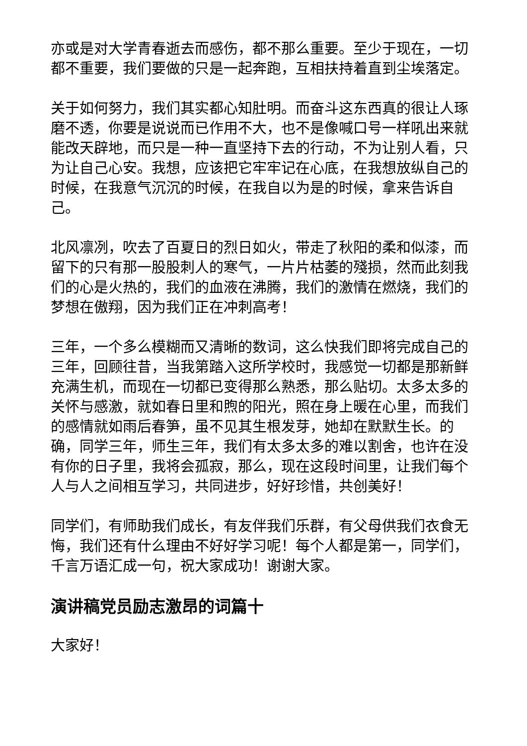亦或是对大学青春逝去而感伤，都不那么重要。至少于现在，一切都不重要，我们要做的只是一起奔跑，互相扶持着直到尘埃落定。
关于如何努力，我们其实都心知肚明。而奋斗这东西真的很让人琢磨不透，你要是说说而已作用不大，也不是像喊口号一样吼出来就能改天辟地，而只是一种一直坚持下去的行动，不为让别人看，只为让自己心安。我想，应该把它牢牢记在心底，在我想放纵自己的时候，在我意气沉沉的时候，在我自以为是的时候，拿来告诉自己。
北风凛冽，吹去了百夏日的烈日如火，带走了秋阳的柔和似漆，而留下的只有那一股股刺人的寒气，一片片枯萎的殘损，然而此刻我们的心是火热的，我们的血液在沸腾，我们的激情在燃烧，我们的梦想在傲翔，因为我们正在冲刺高考！
三年，一个多么模糊而又清晰的数词，这么快我们即将完成自己的三年，回顾往昔，当我第踏入这所学校时，我感觉一切都是那新鲜充满生机，而现在一切都已变得那么熟悉，那么贴切。太多太多的关怀与感激，就如春日里和煦的阳光，照在身上暖在心里，而我们的感情就如雨后春笋，虽不见其生根发芽，她却在默默生长。的确，同学三年，师生三年，我们有太多太多的难以割舍，也许在没有你的日子里，我将会孤寂，那么，现在这段时间里，让我们每个人与人之间相互学习，共同进步，好好珍惜，共创美好！
同学们，有师助我们成长，有友伴我们乐群，有父母供我们衣食无悔，我们还有什么理由不好好学习呢！每个人都是第一，同学们，千言万语汇成一句，祝大家成功！谢谢大家。
演讲稿党员励志激昂的词篇十
大家好！